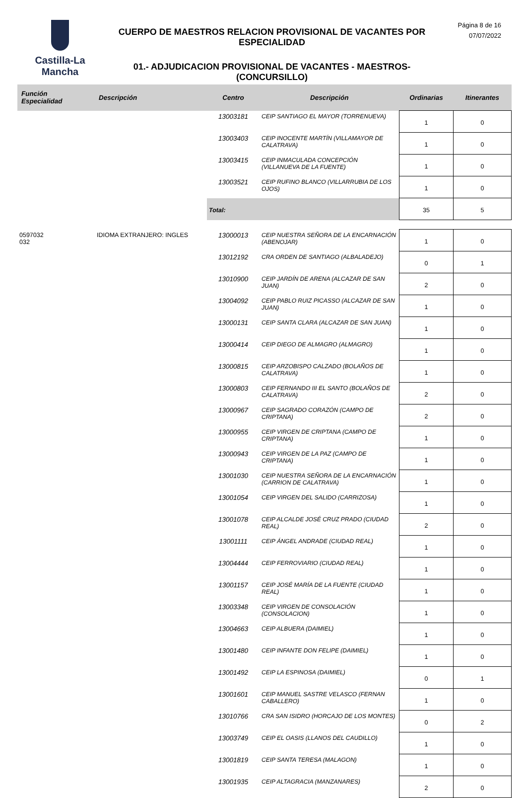Castilla-La Mancha
CUERPO DE MAESTROS RELACION PROVISIONAL DE VACANTES POR ESPECIALIDAD
01.- ADJUDICACION PROVISIONAL DE VACANTES - MAESTROS- (CONCURSILLO)
Página 8 de 16
07/07/2022
| Función Especialidad | Descripción | Centro | Descripción | Ordinarias | Itinerantes |
| --- | --- | --- | --- | --- | --- |
| | | 13003181 | CEIP SANTIAGO EL MAYOR (TORRENUEVA) | 1 | 0 |
| | | 13003403 | CEIP INOCENTE MARTÍN (VILLAMAYOR DE CALATRAVA) | 1 | 0 |
| | | 13003415 | CEIP INMACULADA CONCEPCIÓN (VILLANUEVA DE LA FUENTE) | 1 | 0 |
| | | 13003521 | CEIP RUFINO BLANCO (VILLARRUBIA DE LOS OJOS) | 1 | 0 |
| | | Total: | | 35 | 5 |
| 0597032 032 | IDIOMA EXTRANJERO: INGLES | 13000013 | CEIP NUESTRA SEÑORA DE LA ENCARNACIÓN (ABENOJAR) | 1 | 0 |
| | | 13012192 | CRA ORDEN DE SANTIAGO (ALBALADEJO) | 0 | 1 |
| | | 13010900 | CEIP JARDÍN DE ARENA (ALCAZAR DE SAN JUAN) | 2 | 0 |
| | | 13004092 | CEIP PABLO RUIZ PICASSO (ALCAZAR DE SAN JUAN) | 1 | 0 |
| | | 13000131 | CEIP SANTA CLARA (ALCAZAR DE SAN JUAN) | 1 | 0 |
| | | 13000414 | CEIP DIEGO DE ALMAGRO (ALMAGRO) | 1 | 0 |
| | | 13000815 | CEIP ARZOBISPO CALZADO (BOLAÑOS DE CALATRAVA) | 1 | 0 |
| | | 13000803 | CEIP FERNANDO III EL SANTO (BOLAÑOS DE CALATRAVA) | 2 | 0 |
| | | 13000967 | CEIP SAGRADO CORAZÓN (CAMPO DE CRIPTANA) | 2 | 0 |
| | | 13000955 | CEIP VIRGEN DE CRIPTANA (CAMPO DE CRIPTANA) | 1 | 0 |
| | | 13000943 | CEIP VIRGEN DE LA PAZ (CAMPO DE CRIPTANA) | 1 | 0 |
| | | 13001030 | CEIP NUESTRA SEÑORA DE LA ENCARNACIÓN (CARRION DE CALATRAVA) | 1 | 0 |
| | | 13001054 | CEIP VIRGEN DEL SALIDO (CARRIZOSA) | 1 | 0 |
| | | 13001078 | CEIP ALCALDE JOSÉ CRUZ PRADO (CIUDAD REAL) | 2 | 0 |
| | | 13001111 | CEIP ÁNGEL ANDRADE (CIUDAD REAL) | 1 | 0 |
| | | 13004444 | CEIP FERROVIARIO (CIUDAD REAL) | 1 | 0 |
| | | 13001157 | CEIP JOSÉ MARÍA DE LA FUENTE (CIUDAD REAL) | 1 | 0 |
| | | 13003348 | CEIP VIRGEN DE CONSOLACIÓN (CONSOLACION) | 1 | 0 |
| | | 13004663 | CEIP ALBUERA (DAIMIEL) | 1 | 0 |
| | | 13001480 | CEIP INFANTE DON FELIPE (DAIMIEL) | 1 | 0 |
| | | 13001492 | CEIP LA ESPINOSA (DAIMIEL) | 0 | 1 |
| | | 13001601 | CEIP MANUEL SASTRE VELASCO (FERNAN CABALLERO) | 1 | 0 |
| | | 13010766 | CRA SAN ISIDRO (HORCAJO DE LOS MONTES) | 0 | 2 |
| | | 13003749 | CEIP EL OASIS (LLANOS DEL CAUDILLO) | 1 | 0 |
| | | 13001819 | CEIP SANTA TERESA (MALAGON) | 1 | 0 |
| | | 13001935 | CEIP ALTAGRACIA (MANZANARES) | 2 | 0 |